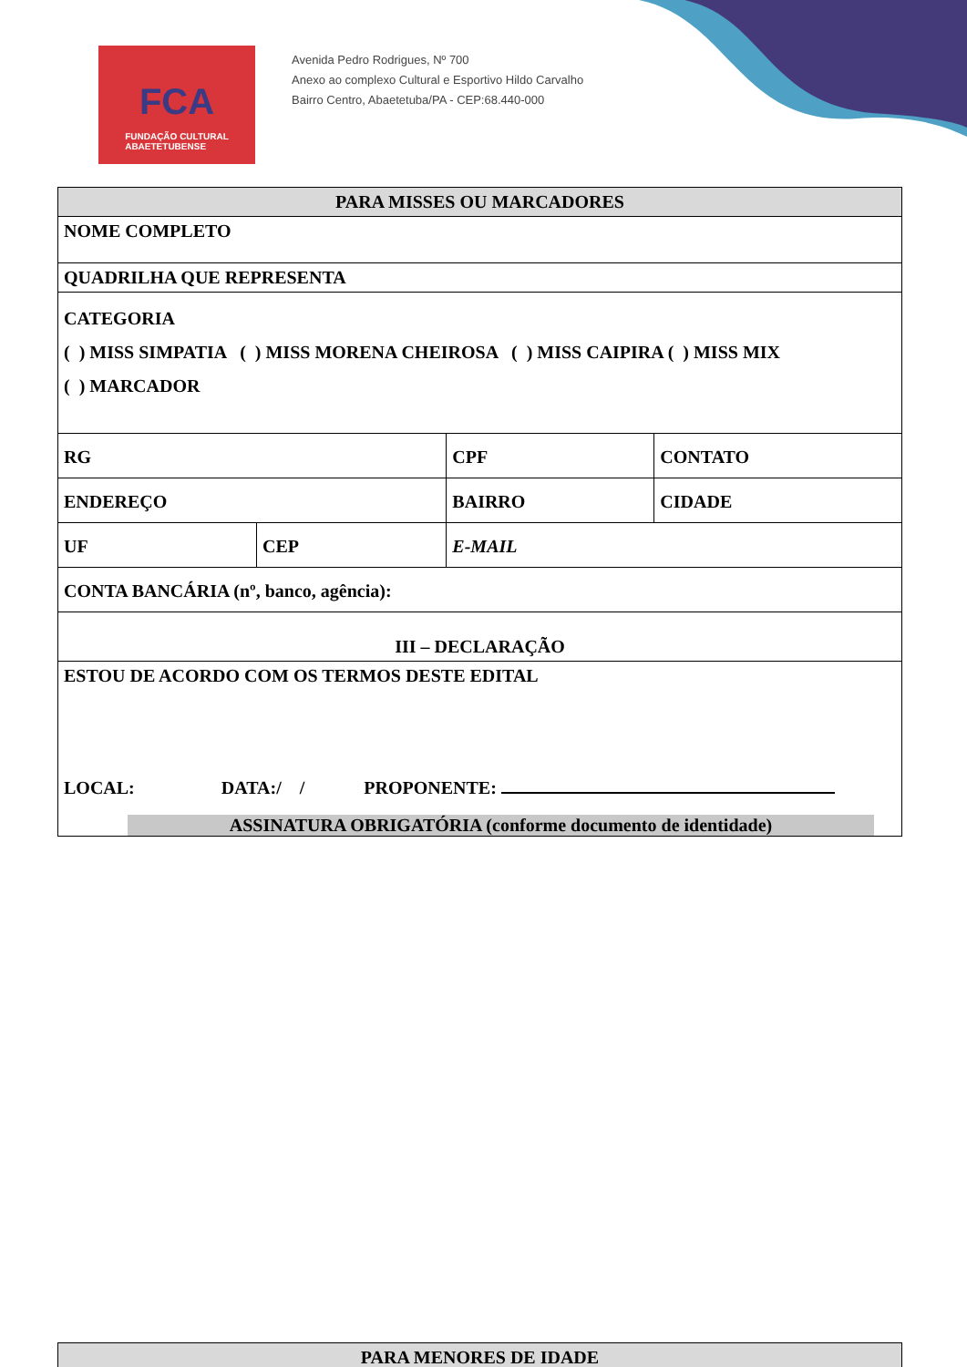FCA
FUNDAÇÃO CULTURAL
ABAETETUBENSE
Avenida Pedro Rodrigues, Nº 700
Anexo ao complexo Cultural e Esportivo Hildo Carvalho
Bairro Centro, Abaetetuba/PA - CEP:68.440-000
| PARA MISSES OU MARCADORES | | | | |
| NOME COMPLETO | | | | |
| QUADRILHA QUE REPRESENTA | | | | |
| CATEGORIA ( ) MISS SIMPATIA ( ) MISS MORENA CHEIROSA ( ) MISS CAIPIRA ( ) MISS MIX ( ) MARCADOR | | | | |
| RG | | CPF | | CONTATO |
| ENDEREÇO | | | BAIRRO | CIDADE |
| UF | CEP | | E-MAIL | |
| CONTA BANCÁRIA (nº, banco, agência): | | | | |
| III – DECLARAÇÃO | | | | |
| ESTOU DE ACORDO COM OS TERMOS DESTE EDITAL LOCAL: DATA:/ / PROPONENTE: ASSINATURA OBRIGATÓRIA (conforme documento de identidade) | | | | |
| PARA MENORES DE IDADE |